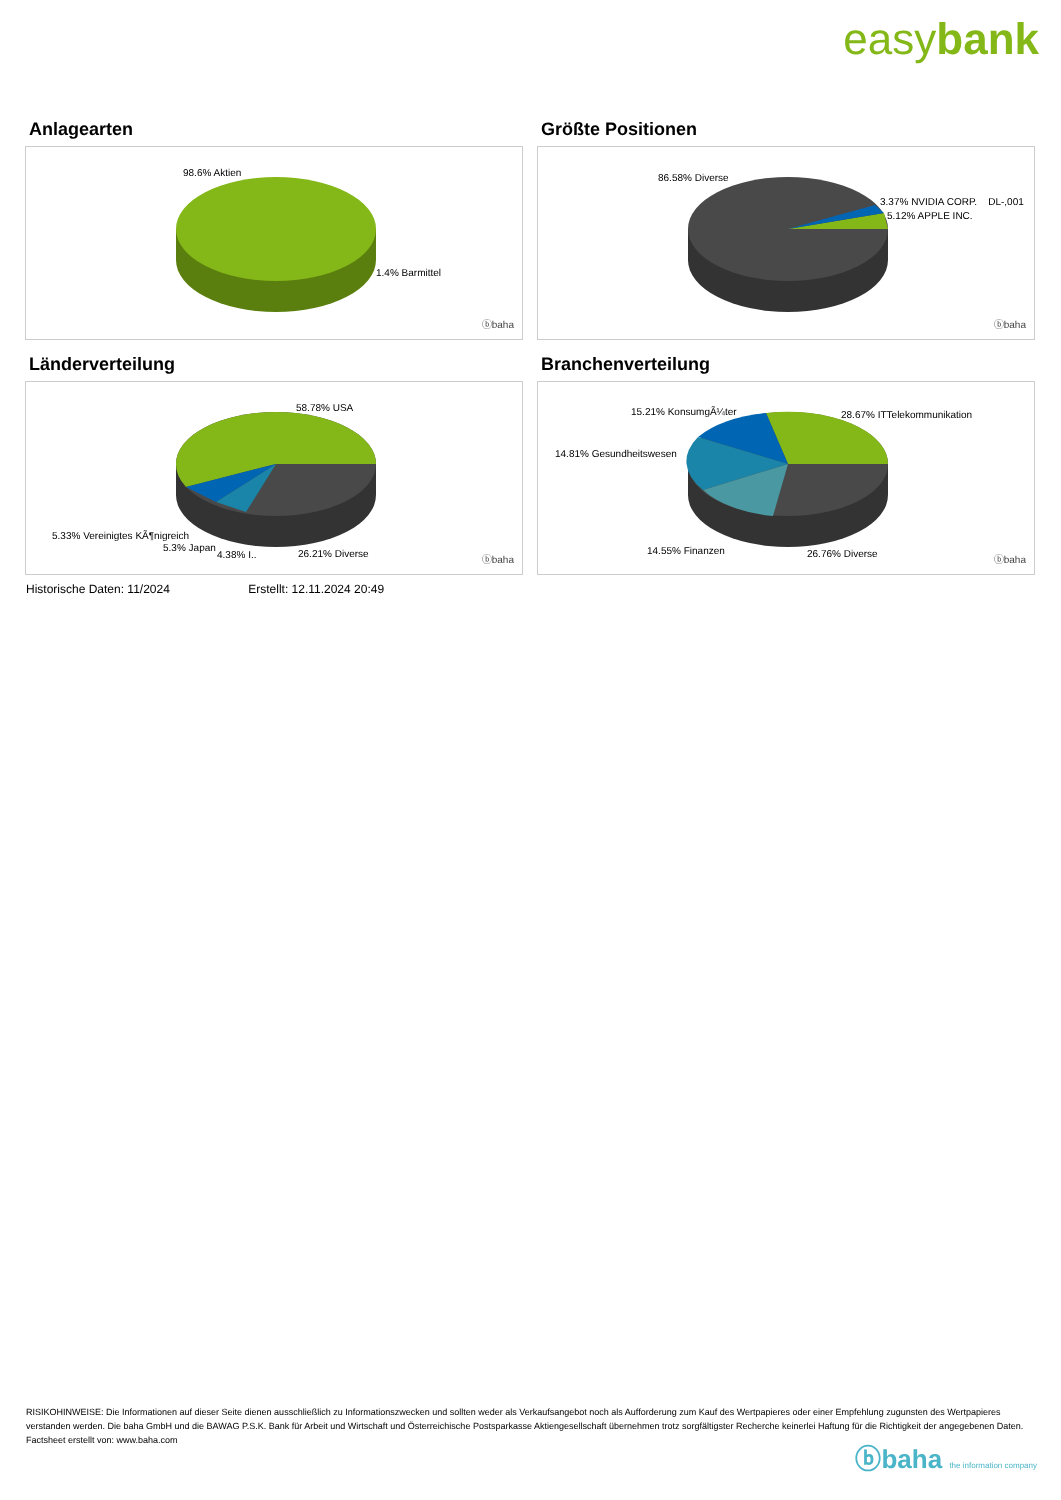easybank
Anlagearten
98.6% Aktien
1.4% Barmittel
ⓑbaha
Größte Positionen
86.58% Diverse
3.37% NVIDIA CORP. DL-,001
5.12% APPLE INC.
ⓑbaha
Länderverteilung
58.78% USA
5.33% Vereinigtes KÃ¶nigreich
5.3% Japan
4.38% I.. 26.21% Diverse
ⓑbaha
Branchenverteilung
15.21% KonsumgÃ¼ter 28.67% ITTelekommunikation
14.81% Gesundheitswesen
14.55% Finanzen 26.76% Diverse
ⓑbaha
Historische Daten: 11/2024 Erstellt: 12.11.2024 20:49
RISIKOHINWEISE: Die Informationen auf dieser Seite dienen ausschließlich zu Informationszwecken und sollten weder als Verkaufsangebot noch als Aufforderung zum Kauf des Wertpapieres oder einer Empfehlung zugunsten des Wertpapieres verstanden werden. Die baha GmbH und die BAWAG P.S.K. Bank für Arbeit und Wirtschaft und Österreichische Postsparkasse Aktiengesellschaft übernehmen trotz sorgfältigster Recherche keinerlei Haftung für die Richtigkeit der angegebenen Daten.
Factsheet erstellt von: www.baha.com
ⓑbaha the information company